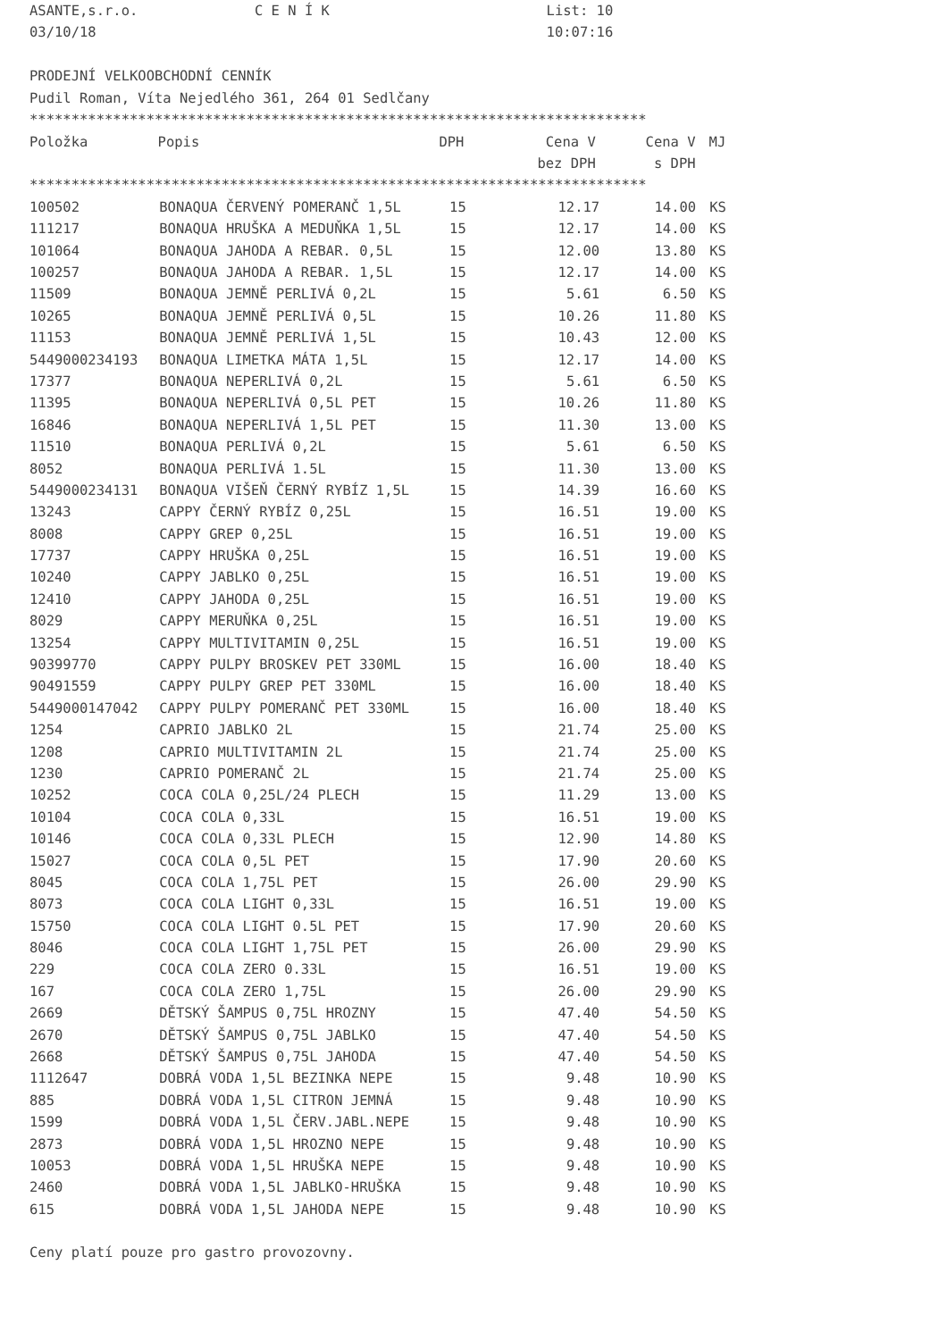ASANTE,s.r.o.              C E N Í K                          List: 10
03/10/18                                                      10:07:16

PRODEJNÍ VELKOOBCHODNÍ CENNÍK
Pudil Roman, Víta Nejedlého 361, 264 01 Sedlčany
**************************************************************************
| Položka | Popis | DPH | Cena V | Cena V | MJ |
| --- | --- | --- | --- | --- | --- |
| | | | bez DPH | s DPH | |
**************************************************************************
| 100502 | BONAQUA ČERVENÝ POMERANČ 1,5L | 15 | 12.17 | 14.00 | KS |
| 111217 | BONAQUA HRUŠKA A MEDUŇKA 1,5L | 15 | 12.17 | 14.00 | KS |
| 101064 | BONAQUA JAHODA A REBAR. 0,5L | 15 | 12.00 | 13.80 | KS |
| 100257 | BONAQUA JAHODA A REBAR. 1,5L | 15 | 12.17 | 14.00 | KS |
| 11509 | BONAQUA JEMNĚ PERLIVÁ 0,2L | 15 | 5.61 | 6.50 | KS |
| 10265 | BONAQUA JEMNĚ PERLIVÁ 0,5L | 15 | 10.26 | 11.80 | KS |
| 11153 | BONAQUA JEMNĚ PERLIVÁ 1,5L | 15 | 10.43 | 12.00 | KS |
| 5449000234193 | BONAQUA LIMETKA MÁTA 1,5L | 15 | 12.17 | 14.00 | KS |
| 17377 | BONAQUA NEPERLIVÁ 0,2L | 15 | 5.61 | 6.50 | KS |
| 11395 | BONAQUA NEPERLIVÁ 0,5L PET | 15 | 10.26 | 11.80 | KS |
| 16846 | BONAQUA NEPERLIVÁ 1,5L PET | 15 | 11.30 | 13.00 | KS |
| 11510 | BONAQUA PERLIVÁ 0,2L | 15 | 5.61 | 6.50 | KS |
| 8052 | BONAQUA PERLIVÁ 1.5L | 15 | 11.30 | 13.00 | KS |
| 5449000234131 | BONAQUA VIŠEŇ ČERNÝ RYBÍZ 1,5L | 15 | 14.39 | 16.60 | KS |
| 13243 | CAPPY ČERNÝ RYBÍZ 0,25L | 15 | 16.51 | 19.00 | KS |
| 8008 | CAPPY GREP 0,25L | 15 | 16.51 | 19.00 | KS |
| 17737 | CAPPY HRUŠKA 0,25L | 15 | 16.51 | 19.00 | KS |
| 10240 | CAPPY JABLKO 0,25L | 15 | 16.51 | 19.00 | KS |
| 12410 | CAPPY JAHODA 0,25L | 15 | 16.51 | 19.00 | KS |
| 8029 | CAPPY MERUŇKA 0,25L | 15 | 16.51 | 19.00 | KS |
| 13254 | CAPPY MULTIVITAMIN 0,25L | 15 | 16.51 | 19.00 | KS |
| 90399770 | CAPPY PULPY BROSKEV PET 330ML | 15 | 16.00 | 18.40 | KS |
| 90491559 | CAPPY PULPY GREP PET 330ML | 15 | 16.00 | 18.40 | KS |
| 5449000147042 | CAPPY PULPY POMERANČ PET 330ML | 15 | 16.00 | 18.40 | KS |
| 1254 | CAPRIO JABLKO 2L | 15 | 21.74 | 25.00 | KS |
| 1208 | CAPRIO MULTIVITAMIN 2L | 15 | 21.74 | 25.00 | KS |
| 1230 | CAPRIO POMERANČ 2L | 15 | 21.74 | 25.00 | KS |
| 10252 | COCA COLA 0,25L/24 PLECH | 15 | 11.29 | 13.00 | KS |
| 10104 | COCA COLA 0,33L | 15 | 16.51 | 19.00 | KS |
| 10146 | COCA COLA 0,33L PLECH | 15 | 12.90 | 14.80 | KS |
| 15027 | COCA COLA 0,5L PET | 15 | 17.90 | 20.60 | KS |
| 8045 | COCA COLA 1,75L PET | 15 | 26.00 | 29.90 | KS |
| 8073 | COCA COLA LIGHT 0,33L | 15 | 16.51 | 19.00 | KS |
| 15750 | COCA COLA LIGHT 0.5L PET | 15 | 17.90 | 20.60 | KS |
| 8046 | COCA COLA LIGHT 1,75L PET | 15 | 26.00 | 29.90 | KS |
| 229 | COCA COLA ZERO 0.33L | 15 | 16.51 | 19.00 | KS |
| 167 | COCA COLA ZERO 1,75L | 15 | 26.00 | 29.90 | KS |
| 2669 | DĚTSKÝ ŠAMPUS 0,75L HROZNY | 15 | 47.40 | 54.50 | KS |
| 2670 | DĚTSKÝ ŠAMPUS 0,75L JABLKO | 15 | 47.40 | 54.50 | KS |
| 2668 | DĚTSKÝ ŠAMPUS 0,75L JAHODA | 15 | 47.40 | 54.50 | KS |
| 1112647 | DOBRÁ VODA 1,5L BEZINKA NEPE | 15 | 9.48 | 10.90 | KS |
| 885 | DOBRÁ VODA 1,5L CITRON JEMNÁ | 15 | 9.48 | 10.90 | KS |
| 1599 | DOBRÁ VODA 1,5L ČERV.JABL.NEPE | 15 | 9.48 | 10.90 | KS |
| 2873 | DOBRÁ VODA 1,5L HROZNO NEPE | 15 | 9.48 | 10.90 | KS |
| 10053 | DOBRÁ VODA 1,5L HRUŠKA NEPE | 15 | 9.48 | 10.90 | KS |
| 2460 | DOBRÁ VODA 1,5L JABLKO-HRUŠKA | 15 | 9.48 | 10.90 | KS |
| 615 | DOBRÁ VODA 1,5L JAHODA NEPE | 15 | 9.48 | 10.90 | KS |
Ceny platí pouze pro gastro provozovny.